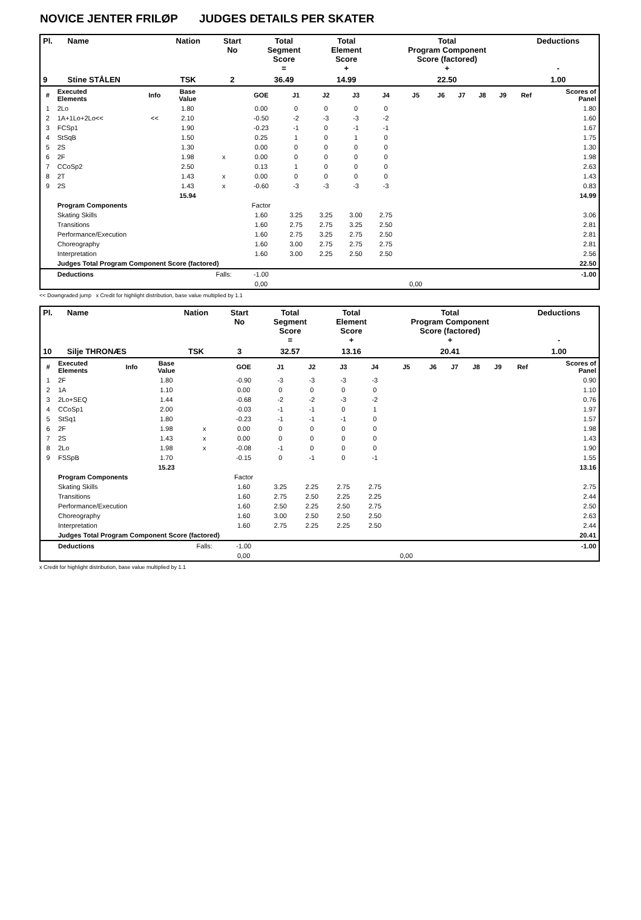NOVICE JENTER FRILØP JUDGES DETAILS PER SKATER
| Pl. | Name | Nation | Start No | Total Segment Score = | Total Element Score + | Total Program Component Score (factored) + | Deductions - |
| --- | --- | --- | --- | --- | --- | --- | --- |
| 9 | Stine STÅLEN | TSK | 2 | 36.49 | 14.99 | 22.50 | 1.00 |
| # | Executed Elements | Info | Base Value | | GOE | J1 | J2 | J3 | J4 | J5 | J6 | J7 | J8 | J9 | Ref | Scores of Panel |
| --- | --- | --- | --- | --- | --- | --- | --- | --- | --- | --- | --- | --- | --- | --- | --- | --- |
| 1 | 2Lo | | 1.80 | | 0.00 | 0 | 0 | 0 | 0 | | | | | | | 1.80 |
| 2 | 1A+1Lo+2Lo<< | << | 2.10 | | -0.50 | -2 | -3 | -3 | -2 | | | | | | | 1.60 |
| 3 | FCSp1 | | 1.90 | | -0.23 | -1 | 0 | -1 | -1 | | | | | | | 1.67 |
| 4 | StSqB | | 1.50 | | 0.25 | 1 | 0 | 1 | 0 | | | | | | | 1.75 |
| 5 | 2S | | 1.30 | | 0.00 | 0 | 0 | 0 | 0 | | | | | | | 1.30 |
| 6 | 2F | | 1.98 | x | 0.00 | 0 | 0 | 0 | 0 | | | | | | | 1.98 |
| 7 | CCoSp2 | | 2.50 | | 0.13 | 1 | 0 | 0 | 0 | | | | | | | 2.63 |
| 8 | 2T | | 1.43 | x | 0.00 | 0 | 0 | 0 | 0 | | | | | | | 1.43 |
| 9 | 2S | | 1.43 | x | -0.60 | -3 | -3 | -3 | -3 | | | | | | | 0.83 |
| | | | 15.94 | | | | | | | | | | | | | 14.99 |
| | Program Components | | | | Factor | | | | | | | | | | | |
| | Skating Skills | | | | 1.60 | 3.25 | 3.25 | 3.00 | 2.75 | | | | | | | 3.06 |
| | Transitions | | | | 1.60 | 2.75 | 2.75 | 3.25 | 2.50 | | | | | | | 2.81 |
| | Performance/Execution | | | | 1.60 | 2.75 | 3.25 | 2.75 | 2.50 | | | | | | | 2.81 |
| | Choreography | | | | 1.60 | 3.00 | 2.75 | 2.75 | 2.75 | | | | | | | 2.81 |
| | Interpretation | | | | 1.60 | 3.00 | 2.25 | 2.50 | 2.50 | | | | | | | 2.56 |
| | Judges Total Program Component Score (factored) | | | | | | | | | | | | | | | 22.50 |
| | Deductions | | | Falls: | -1.00 | | | | | | | | | | | -1.00 |
| | | | | | 0,00 | | | | | 0,00 | | | | | | |
<< Downgraded jump x Credit for highlight distribution, base value multiplied by 1.1
| Pl. | Name | Nation | Start No | Total Segment Score = | Total Element Score + | Total Program Component Score (factored) + | Deductions - |
| --- | --- | --- | --- | --- | --- | --- | --- |
| 10 | Silje THRONÆS | TSK | 3 | 32.57 | 13.16 | 20.41 | 1.00 |
| # | Executed Elements | Info | Base Value | | GOE | J1 | J2 | J3 | J4 | J5 | J6 | J7 | J8 | J9 | Ref | Scores of Panel |
| --- | --- | --- | --- | --- | --- | --- | --- | --- | --- | --- | --- | --- | --- | --- | --- | --- |
| 1 | 2F | | 1.80 | | -0.90 | -3 | -3 | -3 | -3 | | | | | | | 0.90 |
| 2 | 1A | | 1.10 | | 0.00 | 0 | 0 | 0 | 0 | | | | | | | 1.10 |
| 3 | 2Lo+SEQ | | 1.44 | | -0.68 | -2 | -2 | -3 | -2 | | | | | | | 0.76 |
| 4 | CCoSp1 | | 2.00 | | -0.03 | -1 | -1 | 0 | 1 | | | | | | | 1.97 |
| 5 | StSq1 | | 1.80 | | -0.23 | -1 | -1 | -1 | 0 | | | | | | | 1.57 |
| 6 | 2F | | 1.98 | x | 0.00 | 0 | 0 | 0 | 0 | | | | | | | 1.98 |
| 7 | 2S | | 1.43 | x | 0.00 | 0 | 0 | 0 | 0 | | | | | | | 1.43 |
| 8 | 2Lo | | 1.98 | x | -0.08 | -1 | 0 | 0 | 0 | | | | | | | 1.90 |
| 9 | FSSpB | | 1.70 | | -0.15 | 0 | -1 | 0 | -1 | | | | | | | 1.55 |
| | | | 15.23 | | | | | | | | | | | | | 13.16 |
| | Program Components | | | | Factor | | | | | | | | | | | |
| | Skating Skills | | | | 1.60 | 3.25 | 2.25 | 2.75 | 2.75 | | | | | | | 2.75 |
| | Transitions | | | | 1.60 | 2.75 | 2.50 | 2.25 | 2.25 | | | | | | | 2.44 |
| | Performance/Execution | | | | 1.60 | 2.50 | 2.25 | 2.50 | 2.75 | | | | | | | 2.50 |
| | Choreography | | | | 1.60 | 3.00 | 2.50 | 2.50 | 2.50 | | | | | | | 2.63 |
| | Interpretation | | | | 1.60 | 2.75 | 2.25 | 2.25 | 2.50 | | | | | | | 2.44 |
| | Judges Total Program Component Score (factored) | | | | | | | | | | | | | | | 20.41 |
| | Deductions | | | Falls: | -1.00 | | | | | | | | | | | -1.00 |
| | | | | | 0,00 | | | | | 0,00 | | | | | | |
x Credit for highlight distribution, base value multiplied by 1.1